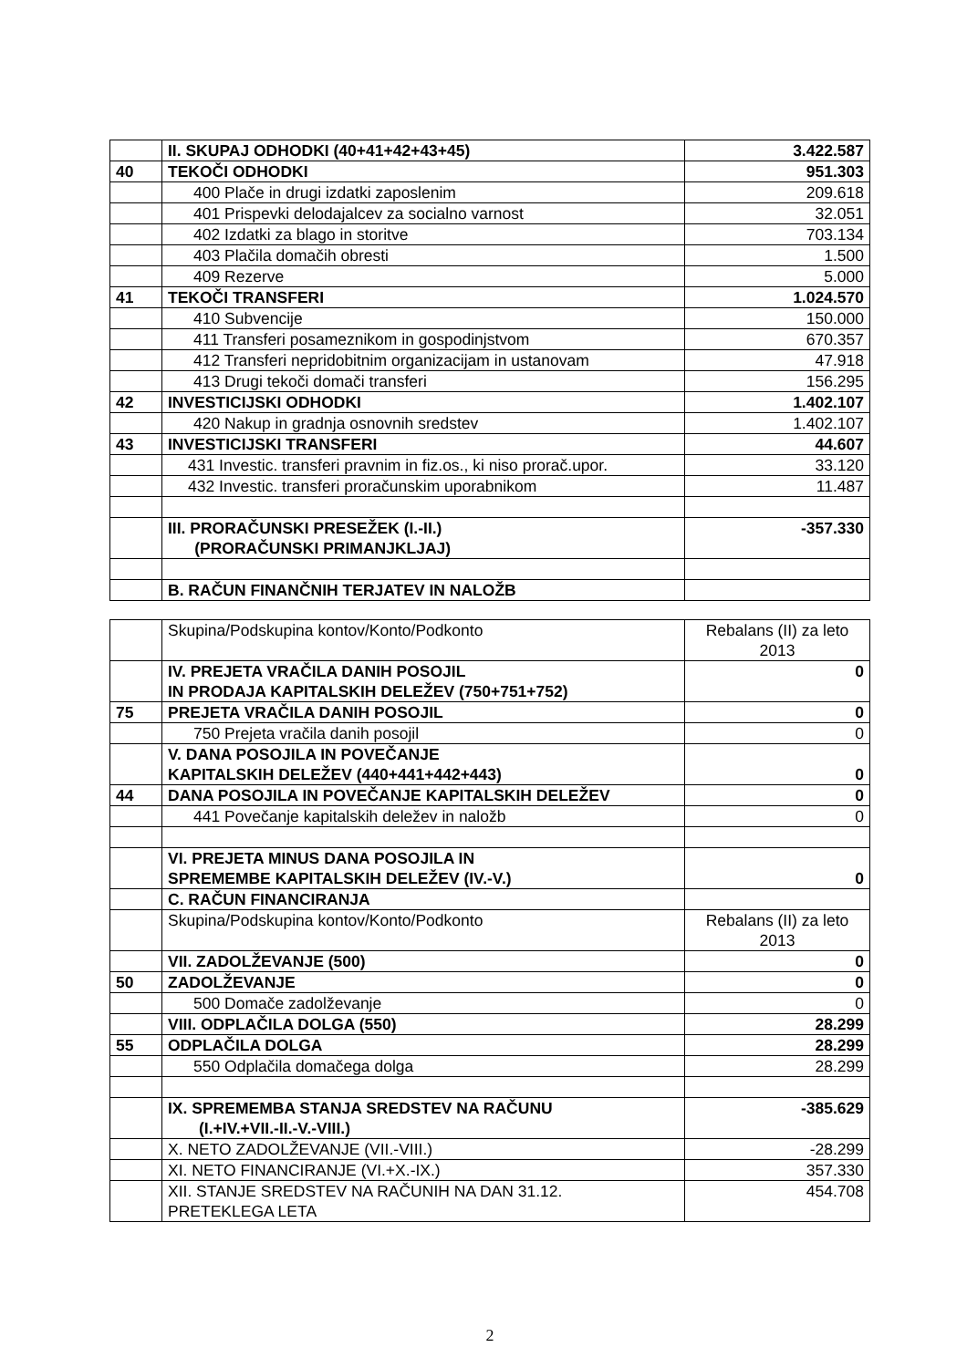| | II. SKUPAJ ODHODKI (40+41+42+43+45) | 3.422.587 |
| 40 | TEKOČI ODHODKI | 951.303 |
| | 400 Plače in drugi izdatki zaposlenim | 209.618 |
| | 401 Prispevki delodajalcev za socialno varnost | 32.051 |
| | 402 Izdatki za blago in storitve | 703.134 |
| | 403 Plačila domačih obresti | 1.500 |
| | 409 Rezerve | 5.000 |
| 41 | TEKOČI TRANSFERI | 1.024.570 |
| | 410 Subvencije | 150.000 |
| | 411 Transferi posameznikom in gospodinjstvom | 670.357 |
| | 412 Transferi nepridobitnim organizacijam in ustanovam | 47.918 |
| | 413 Drugi tekoči domači transferi | 156.295 |
| 42 | INVESTICIJSKI ODHODKI | 1.402.107 |
| | 420 Nakup in gradnja osnovnih sredstev | 1.402.107 |
| 43 | INVESTICIJSKI TRANSFERI | 44.607 |
| | 431 Investic. transferi pravnim in fiz.os., ki niso prorač.upor. | 33.120 |
| | 432 Investic. transferi proračunskim uporabnikom | 11.487 |
| | III. PRORAČUNSKI PRESEŽEK (I.-II.) (PRORAČUNSKI PRIMANJKLJAJ) | -357.330 |
| | B. RAČUN FINANČNIH TERJATEV IN NALOŽB | |
| | Skupina/Podskupina kontov/Konto/Podkonto | Rebalans (II) za leto 2013 |
| | IV. PREJETA VRAČILA DANIH POSOJIL IN PRODAJA KAPITALSKIH DELEŽEV (750+751+752) | 0 |
| 75 | PREJETA VRAČILA DANIH POSOJIL | 0 |
| | 750 Prejeta vračila danih posojil | 0 |
| | V. DANA POSOJILA IN POVEČANJE KAPITALSKIH DELEŽEV (440+441+442+443) | 0 |
| 44 | DANA POSOJILA IN POVEČANJE KAPITALSKIH DELEŽEV | 0 |
| | 441 Povečanje kapitalskih deležev in naložb | 0 |
| | VI. PREJETA MINUS DANA POSOJILA IN SPREMEMBE KAPITALSKIH DELEŽEV (IV.-V.) | 0 |
| | C. RAČUN FINANCIRANJA | |
| | Skupina/Podskupina kontov/Konto/Podkonto | Rebalans (II) za leto 2013 |
| | VII. ZADOLŽEVANJE (500) | 0 |
| 50 | ZADOLŽEVANJE | 0 |
| | 500 Domače zadolževanje | 0 |
| | VIII. ODPLAČILA DOLGA (550) | 28.299 |
| 55 | ODPLAČILA DOLGA | 28.299 |
| | 550 Odplačila domačega dolga | 28.299 |
| | IX. SPREMEMBA STANJA SREDSTEV NA RAČUNU (I.+IV.+VII.-II.-V.-VIII.) | -385.629 |
| | X. NETO ZADOLŽEVANJE (VII.-VIII.) | -28.299 |
| | XI. NETO FINANCIRANJE (VI.+X.-IX.) | 357.330 |
| | XII. STANJE SREDSTEV NA RAČUNIH NA DAN 31.12. PRETEKLEGA LETA | 454.708 |
2